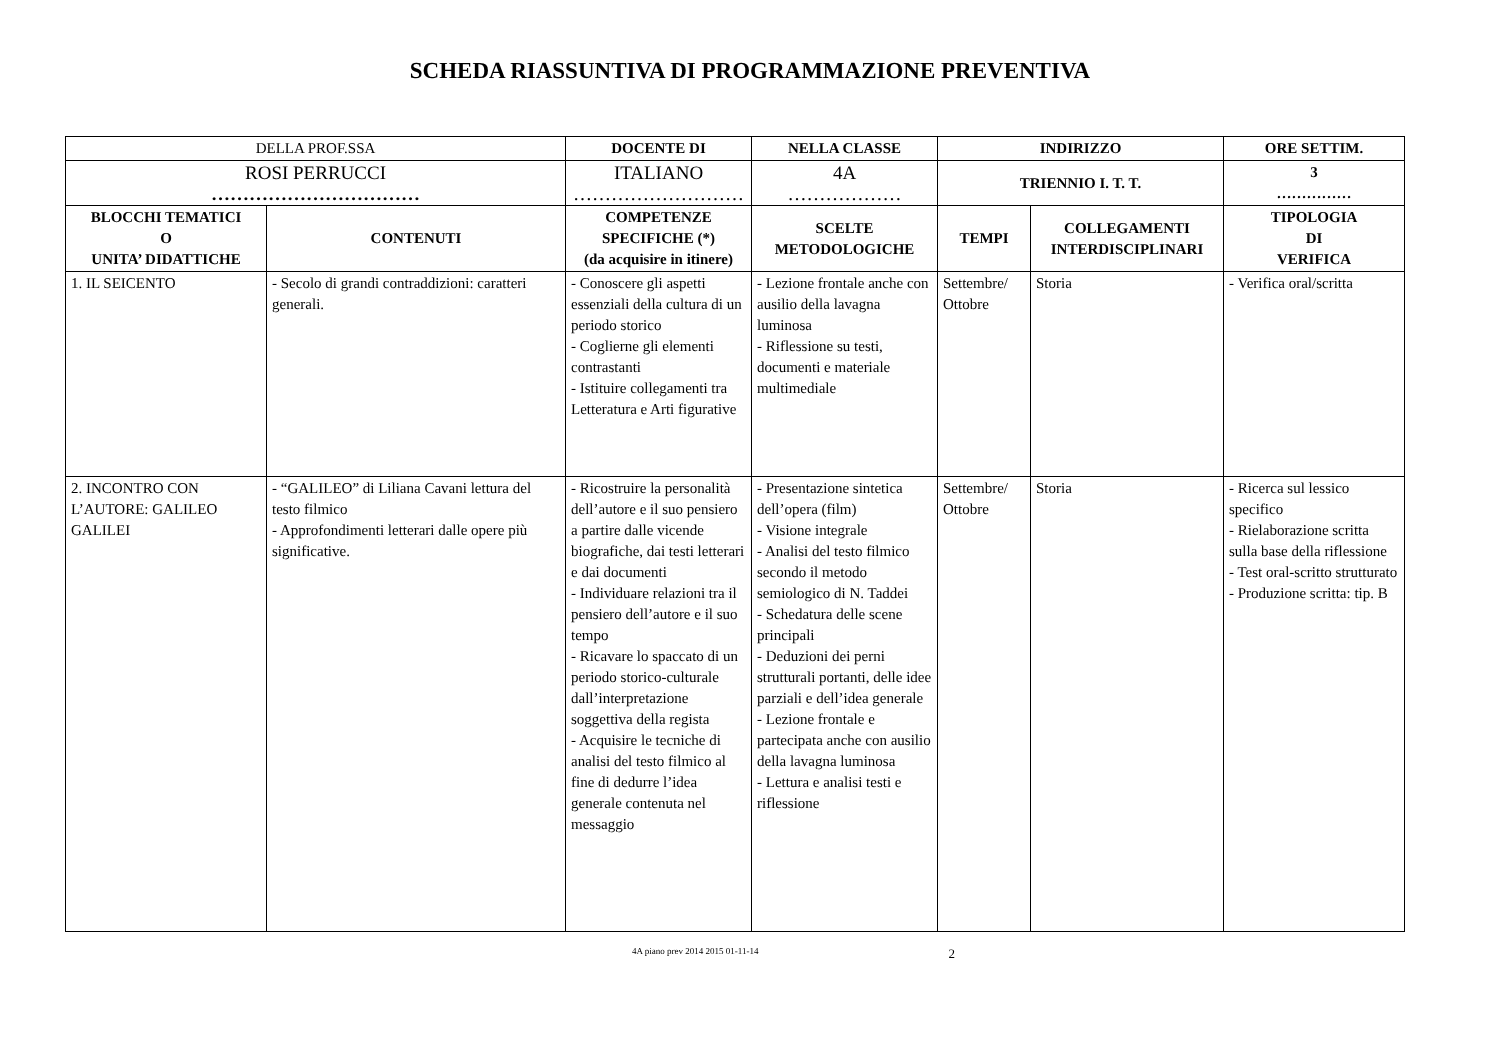SCHEDA RIASSUNTIVA DI PROGRAMMAZIONE PREVENTIVA
| DELLA PROF.SSA | | DOCENTE DI | | NELLA CLASSE | INDIRIZZO | | ORE SETTIM. |
| ROSI PERRUCCI …………………………… | | ITALIANO ……………………… | | 4A ……………… | TRIENNIO I. T. T. | | 3 …………… |
| BLOCCHI TEMATICI O UNITA’ DIDATTICHE | CONTENUTI | | COMPETENZE SPECIFICHE (*) (da acquisire in itinere) | SCELTE METODOLOGICHE | TEMPI | COLLEGAMENTI INTERDISCIPLINARI | TIPOLOGIA DI VERIFICA |
| 1. IL SEICENTO | - Secolo di grandi contraddizioni: caratteri generali. | | - Conoscere gli aspetti essenziali della cultura di un periodo storico - Coglierne gli elementi contrastanti - Istituire collegamenti tra Letteratura e Arti figurative | - Lezione frontale anche con ausilio della lavagna luminosa - Riflessione su testi, documenti e materiale multimediale | Settembre/ Ottobre | Storia | - Verifica oral/scritta |
| 2. INCONTRO CON L’AUTORE: GALILEO GALILEI | - “GALILEO” di Liliana Cavani lettura del testo filmico - Approfondimenti letterari dalle opere più significative. | | - Ricostruire la personalità dell’autore e il suo pensiero a partire dalle vicende biografiche, dai testi letterari e dai documenti - Individuare relazioni tra il pensiero dell’autore e il suo tempo - Ricavare lo spaccato di un periodo storico-culturale dall’interpretazione soggettiva della regista - Acquisire le tecniche di analisi del testo filmico al fine di dedurre l’idea generale contenuta nel messaggio | - Presentazione sintetica dell’opera (film) - Visione integrale - Analisi del testo filmico secondo il metodo semiologico di N. Taddei - Schedatura delle scene principali - Deduzioni dei perni strutturali portanti, delle idee parziali e dell’idea generale - Lezione frontale e partecipata anche con ausilio della lavagna luminosa - Lettura e analisi testi e riflessione | Settembre/ Ottobre | Storia | - Ricerca sul lessico specifico - Rielaborazione scritta sulla base della riflessione - Test oral-scritto strutturato - Produzione scritta: tip. B |
4A piano prev 2014 2015 01-11-14 2